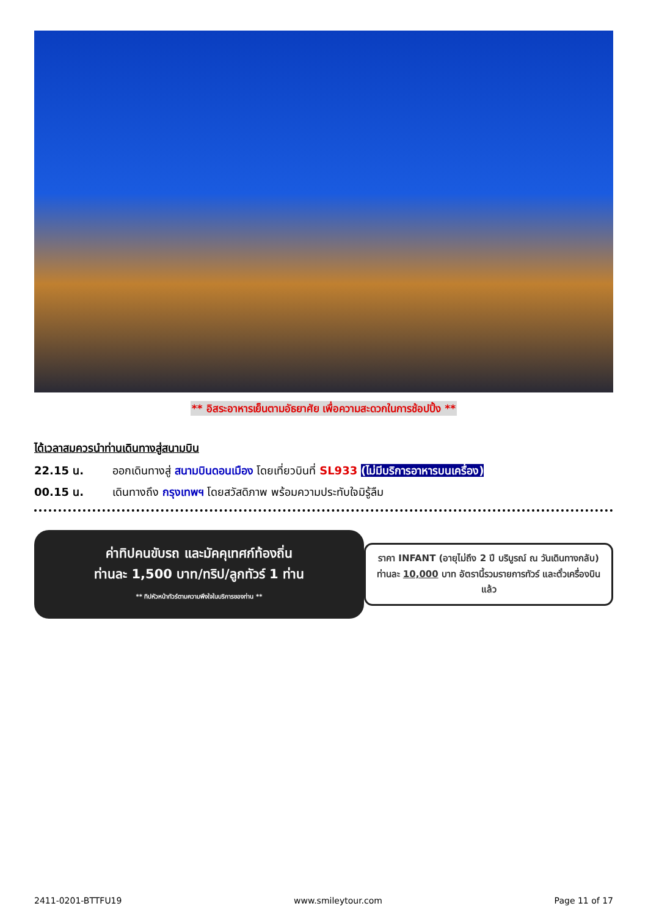** อิสระอาหารเย็นตามอัธยาศัย เพื่อความสะดวกในการช้อปปิ้ง **
ได้เวลาสมควรนำท่านเดินทางสู่สนามบิน
22.15 น. ออกเดินทางสู่ สนามบินดอนเมือง โดยเที่ยวบินที่ SL933 (ไม่มีบริการอาหารบนเครื่อง)
00.15 น. เดินทางถึง กรุงเทพฯ โดยสวัสดิภาพ พร้อมความประทับใจมิรู้ลืม
ค่าทิปคนขับรถ และมัคคุเทศก์ท้องถิ่น
ท่านละ 1,500 บาท/ทริป/ลูกทัวร์ 1 ท่าน
** ทิปหัวหน้าทัวร์ตามความพึงใจในบริการของท่าน **
ราคา INFANT (อายุไม่ถึง 2 ปี บริบูรณ์ ณ วันเดินทางกลับ) ท่านละ 10,000 บาท อัตรานี้รวมรายการทัวร์ และตั๋วเครื่องบินแล้ว
2411-0201-BTTFU19 www.smileytour.com Page 11 of 17